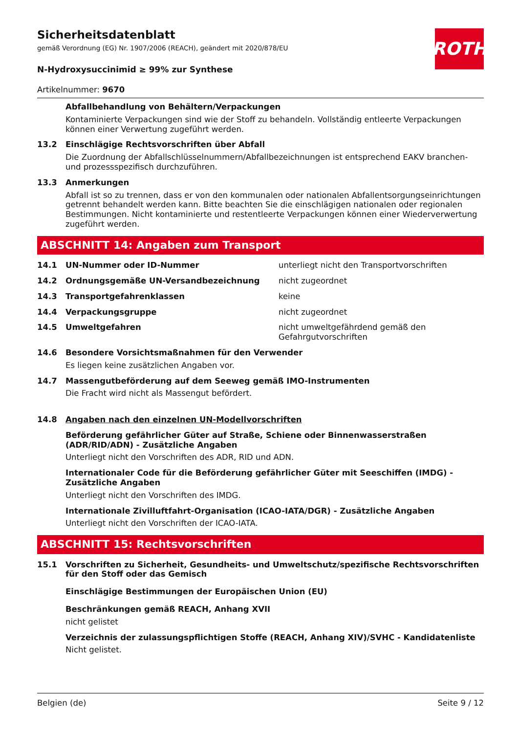ROTH
Sicherheitsdatenblatt
gemäß Verordnung (EG) Nr. 1907/2006 (REACH), geändert mit 2020/878/EU
N-Hydroxysuccinimid ≥ 99% zur Synthese
Artikelnummer: 9670
Abfallbehandlung von Behältern/Verpackungen
Kontaminierte Verpackungen sind wie der Stoff zu behandeln. Vollständig entleerte Verpackungen können einer Verwertung zugeführt werden.
13.2 Einschlägige Rechtsvorschriften über Abfall
Die Zuordnung der Abfallschlüsselnummern/Abfallbezeichnungen ist entsprechend EAKV branchen- und prozessspezifisch durchzuführen.
13.3 Anmerkungen
Abfall ist so zu trennen, dass er von den kommunalen oder nationalen Abfallentsorgungseinrichtungen getrennt behandelt werden kann. Bitte beachten Sie die einschlägigen nationalen oder regionalen Bestimmungen. Nicht kontaminierte und restentleerte Verpackungen können einer Wiederverwertung zugeführt werden.
ABSCHNITT 14: Angaben zum Transport
14.1 UN-Nummer oder ID-Nummer unterliegt nicht den Transportvorschriften
14.2 Ordnungsgemäße UN-Versandbezeichnung nicht zugeordnet
14.3 Transportgefahrenklassen keine
14.4 Verpackungsgruppe nicht zugeordnet
14.5 Umweltgefahren nicht umweltgefährdend gemäß den Gefahrgutvorschriften
14.6 Besondere Vorsichtsmaßnahmen für den Verwender
Es liegen keine zusätzlichen Angaben vor.
14.7 Massengutbeförderung auf dem Seeweg gemäß IMO-Instrumenten
Die Fracht wird nicht als Massengut befördert.
14.8 Angaben nach den einzelnen UN-Modellvorschriften
Beförderung gefährlicher Güter auf Straße, Schiene oder Binnenwasserstraßen (ADR/RID/ADN) - Zusätzliche Angaben
Unterliegt nicht den Vorschriften des ADR, RID und ADN.
Internationaler Code für die Beförderung gefährlicher Güter mit Seeschiffen (IMDG) - Zusätzliche Angaben
Unterliegt nicht den Vorschriften des IMDG.
Internationale Zivilluftfahrt-Organisation (ICAO-IATA/DGR) - Zusätzliche Angaben
Unterliegt nicht den Vorschriften der ICAO-IATA.
ABSCHNITT 15: Rechtsvorschriften
15.1 Vorschriften zu Sicherheit, Gesundheits- und Umweltschutz/spezifische Rechtsvorschriften für den Stoff oder das Gemisch
Einschlägige Bestimmungen der Europäischen Union (EU)
Beschränkungen gemäß REACH, Anhang XVII
nicht gelistet
Verzeichnis der zulassungspflichtigen Stoffe (REACH, Anhang XIV)/SVHC - Kandidatenliste
Nicht gelistet.
Belgien (de) Seite 9 / 12